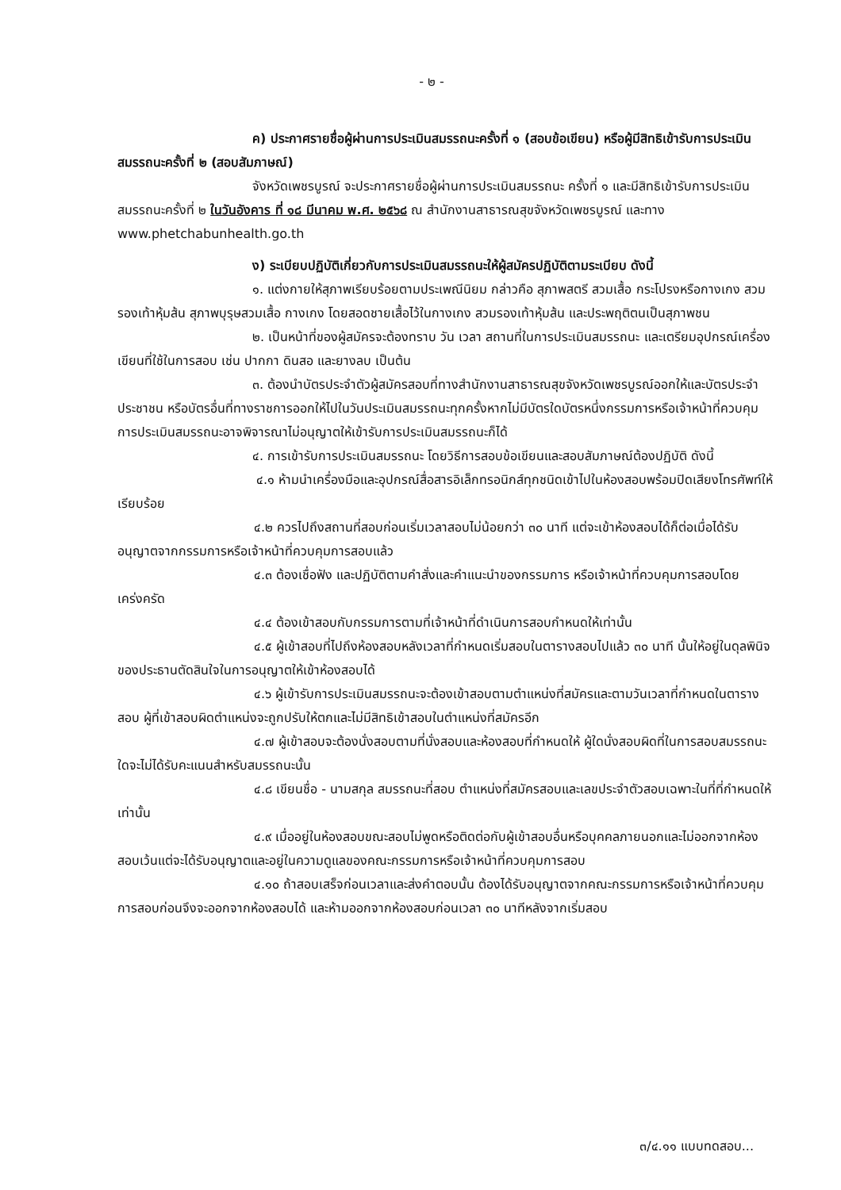- ๒ -
ค) ประกาศรายชื่อผู้ผ่านการประเมินสมรรถนะครั้งที่ ๑ (สอบข้อเขียน) หรือผู้มีสิทธิเข้ารับการประเมินสมรรถนะครั้งที่ ๒ (สอบสัมภาษณ์)
จังหวัดเพชรบูรณ์ จะประกาศรายชื่อผู้ผ่านการประเมินสมรรถนะ ครั้งที่ ๑ และมีสิทธิเข้ารับการประเมินสมรรถนะครั้งที่ ๒ ในวันอังคาร ที่ ๑๘ มีนาคม พ.ศ. ๒๕๖๘ ณ สำนักงานสาธารณสุขจังหวัดเพชรบูรณ์ และทาง www.phetchabunhealth.go.th
ง) ระเบียบปฏิบัติเกี่ยวกับการประเมินสมรรถนะให้ผู้สมัครปฏิบัติตามระเบียบ ดังนี้
๑. แต่งกายให้สุภาพเรียบร้อยตามประเพณีนิยม กล่าวคือ สุภาพสตรี สวมเสื้อ กระโปรงหรือกางเกง สวมรองเท้าหุ้มส้น สุภาพบุรุษสวมเสื้อ กางเกง โดยสอดชายเสื้อไว้ในกางเกง สวมรองเท้าหุ้มส้น และประพฤติตนเป็นสุภาพชน
๒. เป็นหน้าที่ของผู้สมัครจะต้องทราบ วัน เวลา สถานที่ในการประเมินสมรรถนะ และเตรียมอุปกรณ์เครื่องเขียนที่ใช้ในการสอบ เช่น ปากกา ดินสอ และยางลบ เป็นต้น
๓. ต้องนำบัตรประจำตัวผู้สมัครสอบที่ทางสำนักงานสาธารณสุขจังหวัดเพชรบูรณ์ออกให้และบัตรประจำประชาชน หรือบัตรอื่นที่ทางราชการออกให้ไปในวันประเมินสมรรถนะทุกครั้งหากไม่มีบัตรใดบัตรหนึ่งกรรมการหรือเจ้าหน้าที่ควบคุมการประเมินสมรรถนะอาจพิจารณาไม่อนุญาตให้เข้ารับการประเมินสมรรถนะก็ได้
๔. การเข้ารับการประเมินสมรรถนะ โดยวิธีการสอบข้อเขียนและสอบสัมภาษณ์ต้องปฏิบัติ ดังนี้
๔.๑ ห้ามนำเครื่องมือและอุปกรณ์สื่อสารอิเล็กทรอนิกส์ทุกชนิดเข้าไปในห้องสอบพร้อมปิดเสียงโทรศัพท์ให้เรียบร้อย
๔.๒ ควรไปถึงสถานที่สอบก่อนเริ่มเวลาสอบไม่น้อยกว่า ๓๐ นาที แต่จะเข้าห้องสอบได้ก็ต่อเมื่อได้รับอนุญาตจากกรรมการหรือเจ้าหน้าที่ควบคุมการสอบแล้ว
๔.๓ ต้องเชื่อฟัง และปฏิบัติตามคำสั่งและคำแนะนำของกรรมการ หรือเจ้าหน้าที่ควบคุมการสอบโดยเคร่งครัด
๔.๔ ต้องเข้าสอบกับกรรมการตามที่เจ้าหน้าที่ดำเนินการสอบกำหนดให้เท่านั้น
๔.๕ ผู้เข้าสอบที่ไปถึงห้องสอบหลังเวลาที่กำหนดเริ่มสอบในตารางสอบไปแล้ว ๓๐ นาที นั้นให้อยู่ในดุลพินิจของประธานตัดสินใจในการอนุญาตให้เข้าห้องสอบได้
๔.๖ ผู้เข้ารับการประเมินสมรรถนะจะต้องเข้าสอบตามตำแหน่งที่สมัครและตามวันเวลาที่กำหนดในตารางสอบ ผู้ที่เข้าสอบผิดตำแหน่งจะถูกปรับให้ตกและไม่มีสิทธิเข้าสอบในตำแหน่งที่สมัครอีก
๔.๗ ผู้เข้าสอบจะต้องนั่งสอบตามที่นั่งสอบและห้องสอบที่กำหนดให้ ผู้ใดนั่งสอบผิดที่ในการสอบสมรรถนะใดจะไม่ได้รับคะแนนสำหรับสมรรถนะนั้น
๔.๘ เขียนชื่อ - นามสกุล สมรรถนะที่สอบ ตำแหน่งที่สมัครสอบและเลขประจำตัวสอบเฉพาะในที่ที่กำหนดให้เท่านั้น
๔.๙ เมื่ออยู่ในห้องสอบขณะสอบไม่พูดหรือติดต่อกับผู้เข้าสอบอื่นหรือบุคคลภายนอกและไม่ออกจากห้องสอบเว้นแต่จะได้รับอนุญาตและอยู่ในความดูแลของคณะกรรมการหรือเจ้าหน้าที่ควบคุมการสอบ
๔.๑๐ ถ้าสอบเสร็จก่อนเวลาและส่งคำตอบนั้น ต้องได้รับอนุญาตจากคณะกรรมการหรือเจ้าหน้าที่ควบคุมการสอบก่อนจึงจะออกจากห้องสอบได้ และห้ามออกจากห้องสอบก่อนเวลา ๓๐ นาทีหลังจากเริ่มสอบ
๓/๔.๑๑ แบบทดสอบ...